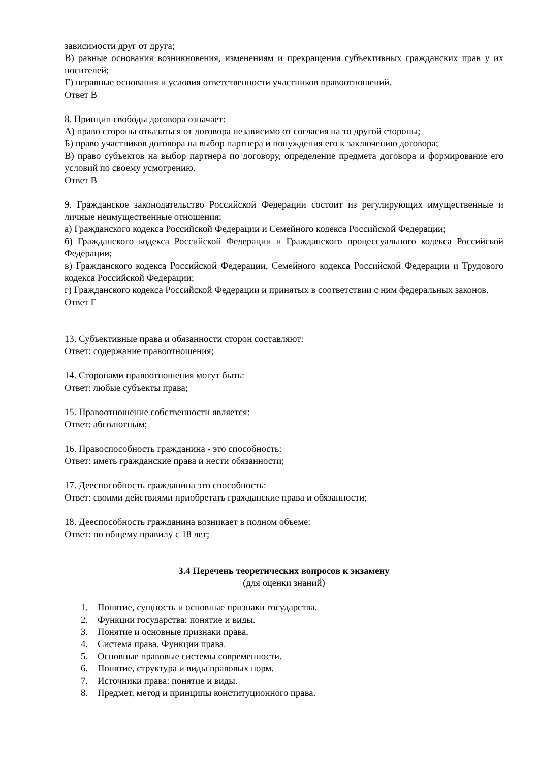зависимости друг от друга;
В) равные основания возникновения, изменениям и прекращения субъективных гражданских прав у их носителей;
Г) неравные основания и условия ответственности участников правоотношений.
Ответ В
8. Принцип свободы договора означает:
А) право стороны отказаться от договора независимо от согласия на то другой стороны;
Б) право участников договора на выбор партнера и понуждения его к заключению договора;
В) право субъектов на выбор партнера по договору, определение предмета договора и формирование его условий по своему усмотрению.
Ответ В
9. Гражданское законодательство Российской Федерации состоит из регулирующих имущественные и личные неимущественные отношения:
а) Гражданского кодекса Российской Федерации и Семейного кодекса Российской Федерации;
б) Гражданского кодекса Российской Федерации и Гражданского процессуального кодекса Российской Федерации;
в) Гражданского кодекса Российской Федерации, Семейного кодекса Российской Федерации и Трудового кодекса Российской Федерации;
г) Гражданского кодекса Российской Федерации и принятых в соответствии с ним федеральных законов.
Ответ Г
13. Субъективные права и обязанности сторон составляют:
Ответ: содержание правоотношения;
14. Сторонами правоотношения могут быть:
Ответ: любые субъекты права;
15. Правоотношение собственности является:
Ответ: абсолютным;
16. Правоспособность гражданина - это способность:
Ответ: иметь гражданские права и нести обязанности;
17. Дееспособность гражданина это способность:
Ответ: своими действиями приобретать гражданские права и обязанности;
18. Дееспособность гражданина возникает в полном объеме:
Ответ: по общему правилу с 18 лет;
3.4 Перечень теоретических вопросов к экзамену
(для оценки знаний)
1. Понятие, сущность и основные признаки государства.
2. Функции государства: понятие и виды.
3. Понятие и основные признаки права.
4. Система права. Функции права.
5. Основные правовые системы современности.
6. Понятие, структура и виды правовых норм.
7. Источники права: понятие и виды.
8. Предмет, метод и принципы конституционного права.